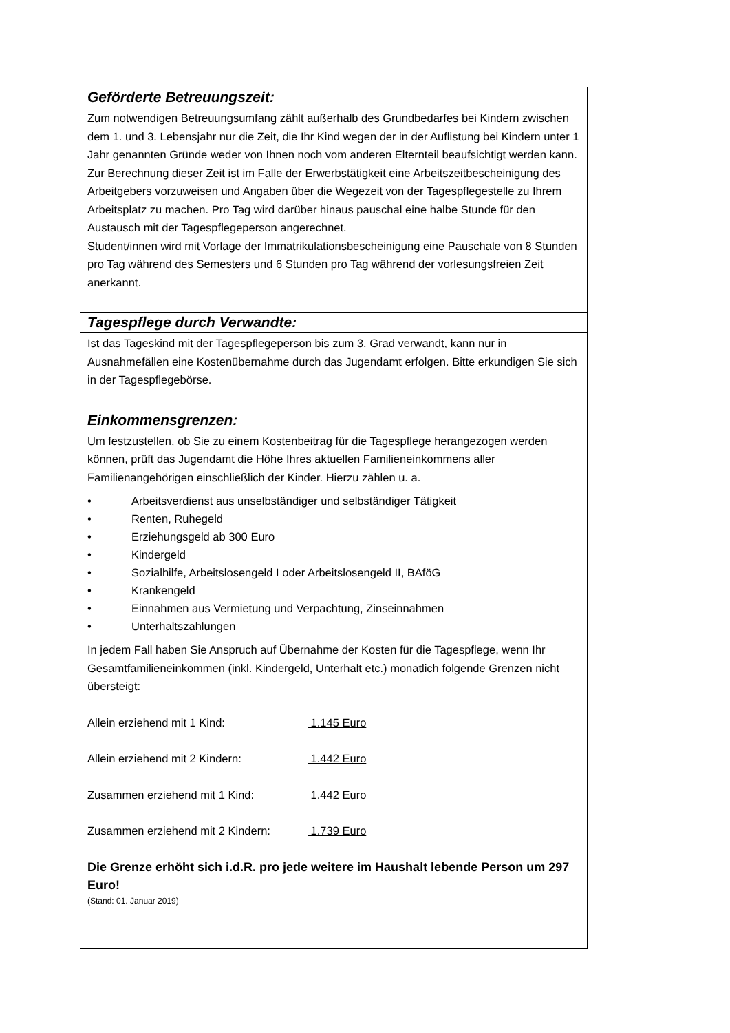| Geförderte Betreuungszeit: |
| --- |
| Zum notwendigen Betreuungsumfang zählt außerhalb des Grundbedarfes bei Kindern zwischen dem 1. und 3. Lebensjahr nur die Zeit, die Ihr Kind wegen der in der Auflistung bei Kindern unter 1 Jahr genannten Gründe weder von Ihnen noch vom anderen Elternteil beaufsichtigt werden kann. Zur Berechnung dieser Zeit ist im Falle der Erwerbstätigkeit eine Arbeitszeitbescheinigung des Arbeitgebers vorzuweisen und Angaben über die Wegezeit von der Tagespflegestelle zu Ihrem Arbeitsplatz zu machen. Pro Tag wird darüber hinaus pauschal eine halbe Stunde für den Austausch mit der Tagespflegeperson angerechnet. Student/innen wird mit Vorlage der Immatrikulationsbescheinigung eine Pauschale von 8 Stunden pro Tag während des Semesters und 6 Stunden pro Tag während der vorlesungsfreien Zeit anerkannt. |
| Tagespflege durch Verwandte: |
| Ist das Tageskind mit der Tagespflegeperson bis zum 3. Grad verwandt, kann nur in Ausnahmefällen eine Kostenübernahme durch das Jugendamt erfolgen. Bitte erkundigen Sie sich in der Tagespflegebörse. |
| Einkommensgrenzen: |
| Um festzustellen, ob Sie zu einem Kostenbeitrag für die Tagespflege herangezogen werden können, prüft das Jugendamt die Höhe Ihres aktuellen Familieneinkommens aller Familienangehörigen einschließlich der Kinder. Hierzu zählen u. a. • Arbeitsverdienst aus unselbständiger und selbständiger Tätigkeit • Renten, Ruhegeld • Erziehungsgeld ab 300 Euro • Kindergeld • Sozialhilfe, Arbeitslosengeld I oder Arbeitslosengeld II, BAföG • Krankengeld • Einnahmen aus Vermietung und Verpachtung, Zinseinnahmen • Unterhaltszahlungen In jedem Fall haben Sie Anspruch auf Übernahme der Kosten für die Tagespflege, wenn Ihr Gesamtfamilieneinkommen (inkl. Kindergeld, Unterhalt etc.) monatlich folgende Grenzen nicht übersteigt: Allein erziehend mit 1 Kind: 1.145 Euro Allein erziehend mit 2 Kindern: 1.442 Euro Zusammen erziehend mit 1 Kind: 1.442 Euro Zusammen erziehend mit 2 Kindern: 1.739 Euro Die Grenze erhöht sich i.d.R. pro jede weitere im Haushalt lebende Person um 297 Euro! (Stand: 01. Januar 2019) |